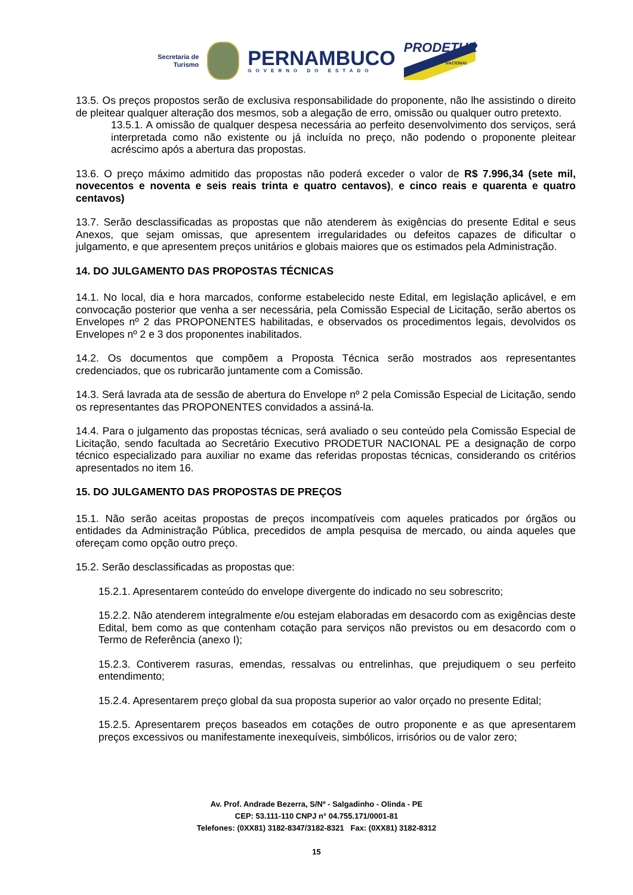Secretaria de
Turismo
PERNAMBUCO
GOVERNO DO ESTADO
PRODETUR
NACIONAL
13.5. Os preços propostos serão de exclusiva responsabilidade do proponente, não lhe assistindo o direito de pleitear qualquer alteração dos mesmos, sob a alegação de erro, omissão ou qualquer outro pretexto.
13.5.1. A omissão de qualquer despesa necessária ao perfeito desenvolvimento dos serviços, será interpretada como não existente ou já incluída no preço, não podendo o proponente pleitear acréscimo após a abertura das propostas.
13.6. O preço máximo admitido das propostas não poderá exceder o valor de R$ 7.996,34 (sete mil, novecentos e noventa e seis reais trinta e quatro centavos), e cinco reais e quarenta e quatro centavos)
13.7. Serão desclassificadas as propostas que não atenderem às exigências do presente Edital e seus Anexos, que sejam omissas, que apresentem irregularidades ou defeitos capazes de dificultar o julgamento, e que apresentem preços unitários e globais maiores que os estimados pela Administração.
14. DO JULGAMENTO DAS PROPOSTAS TÉCNICAS
14.1. No local, dia e hora marcados, conforme estabelecido neste Edital, em legislação aplicável, e em convocação posterior que venha a ser necessária, pela Comissão Especial de Licitação, serão abertos os Envelopes nº 2 das PROPONENTES habilitadas, e observados os procedimentos legais, devolvidos os Envelopes nº 2 e 3 dos proponentes inabilitados.
14.2. Os documentos que compõem a Proposta Técnica serão mostrados aos representantes credenciados, que os rubricarão juntamente com a Comissão.
14.3. Será lavrada ata de sessão de abertura do Envelope nº 2 pela Comissão Especial de Licitação, sendo os representantes das PROPONENTES convidados a assiná-la.
14.4. Para o julgamento das propostas técnicas, será avaliado o seu conteúdo pela Comissão Especial de Licitação, sendo facultada ao Secretário Executivo PRODETUR NACIONAL PE a designação de corpo técnico especializado para auxiliar no exame das referidas propostas técnicas, considerando os critérios apresentados no item 16.
15. DO JULGAMENTO DAS PROPOSTAS DE PREÇOS
15.1. Não serão aceitas propostas de preços incompatíveis com aqueles praticados por órgãos ou entidades da Administração Pública, precedidos de ampla pesquisa de mercado, ou ainda aqueles que ofereçam como opção outro preço.
15.2. Serão desclassificadas as propostas que:
15.2.1. Apresentarem conteúdo do envelope divergente do indicado no seu sobrescrito;
15.2.2. Não atenderem integralmente e/ou estejam elaboradas em desacordo com as exigências deste Edital, bem como as que contenham cotação para serviços não previstos ou em desacordo com o Termo de Referência (anexo I);
15.2.3. Contiverem rasuras, emendas, ressalvas ou entrelinhas, que prejudiquem o seu perfeito entendimento;
15.2.4. Apresentarem preço global da sua proposta superior ao valor orçado no presente Edital;
15.2.5. Apresentarem preços baseados em cotações de outro proponente e as que apresentarem preços excessivos ou manifestamente inexequíveis, simbólicos, irrisórios ou de valor zero;
Av. Prof. Andrade Bezerra, S/Nº - Salgadinho - Olinda - PE
CEP: 53.111-110 CNPJ n° 04.755.171/0001-81
Telefones: (0XX81) 3182-8347/3182-8321 Fax: (0XX81) 3182-8312
15